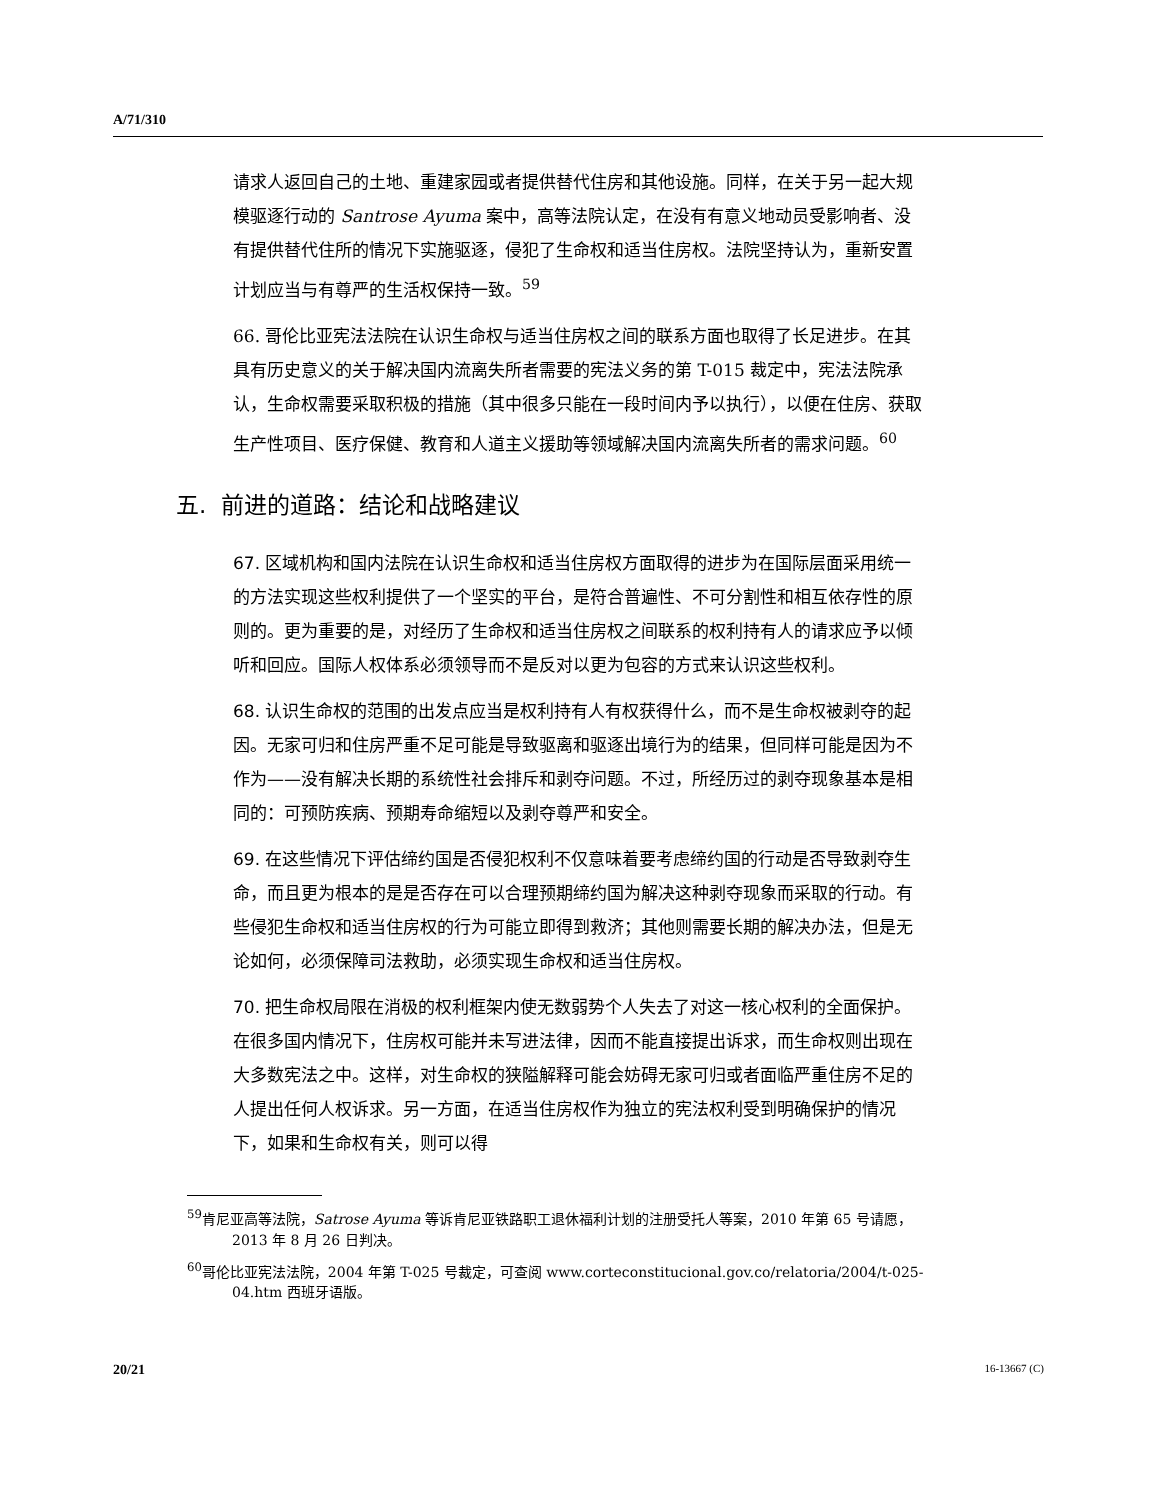A/71/310
请求人返回自己的土地、重建家园或者提供替代住房和其他设施。同样，在关于另一起大规模驱逐行动的 Santrose Ayuma 案中，高等法院认定，在没有有意义地动员受影响者、没有提供替代住所的情况下实施驱逐，侵犯了生命权和适当住房权。法院坚持认为，重新安置计划应当与有尊严的生活权保持一致。<sup>59</sup>
66. 哥伦比亚宪法法院在认识生命权与适当住房权之间的联系方面也取得了长足进步。在其具有历史意义的关于解决国内流离失所者需要的宪法义务的第 T-015 裁定中，宪法法院承认，生命权需要采取积极的措施（其中很多只能在一段时间内予以执行），以便在住房、获取生产性项目、医疗保健、教育和人道主义援助等领域解决国内流离失所者的需求问题。<sup>60</sup>
五. 前进的道路：结论和战略建议
67. 区域机构和国内法院在认识生命权和适当住房权方面取得的进步为在国际层面采用统一的方法实现这些权利提供了一个坚实的平台，是符合普遍性、不可分割性和相互依存性的原则的。更为重要的是，对经历了生命权和适当住房权之间联系的权利持有人的请求应予以倾听和回应。国际人权体系必须领导而不是反对以更为包容的方式来认识这些权利。
68. 认识生命权的范围的出发点应当是权利持有人有权获得什么，而不是生命权被剥夺的起因。无家可归和住房严重不足可能是导致驱离和驱逐出境行为的结果，但同样可能是因为不作为——没有解决长期的系统性社会排斥和剥夺问题。不过，所经历过的剥夺现象基本是相同的：可预防疾病、预期寿命缩短以及剥夺尊严和安全。
69. 在这些情况下评估缔约国是否侵犯权利不仅意味着要考虑缔约国的行动是否导致剥夺生命，而且更为根本的是是否存在可以合理预期缔约国为解决这种剥夺现象而采取的行动。有些侵犯生命权和适当住房权的行为可能立即得到救济；其他则需要长期的解决办法，但是无论如何，必须保障司法救助，必须实现生命权和适当住房权。
70. 把生命权局限在消极的权利框架内使无数弱势个人失去了对这一核心权利的全面保护。在很多国内情况下，住房权可能并未写进法律，因而不能直接提出诉求，而生命权则出现在大多数宪法之中。这样，对生命权的狭隘解释可能会妨碍无家可归或者面临严重住房不足的人提出任何人权诉求。另一方面，在适当住房权作为独立的宪法权利受到明确保护的情况下，如果和生命权有关，则可以得
<sup>59</sup> 肯尼亚高等法院，Satrose Ayuma 等诉肯尼亚铁路职工退休福利计划的注册受托人等案，2010 年第 65 号请愿，2013 年 8 月 26 日判决。
<sup>60</sup> 哥伦比亚宪法法院，2004 年第 T-025 号裁定，可查阅 www.corteconstitucional.gov.co/relatoria/2004/t-025-04.htm 西班牙语版。
20/21 16-13667 (C)